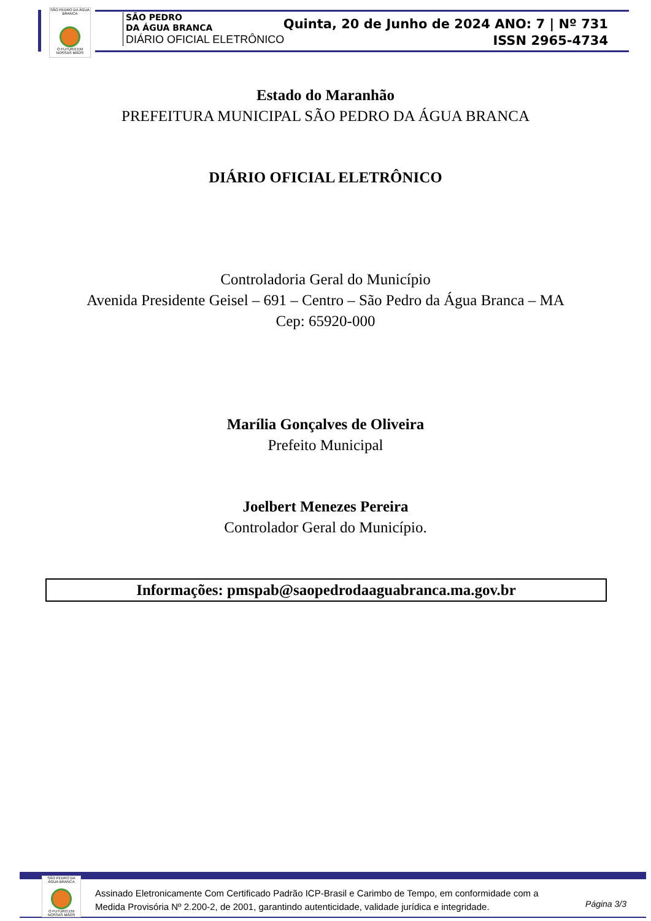SÃO PEDRO DA ÁGUA BRANCA
O FUTURO EM NOSSAS MÃOS
SÃO PEDRO
DA ÁGUA BRANCA
DIÁRIO OFICIAL ELETRÔNICO
Quinta, 20 de Junho de 2024 ANO: 7 | Nº 731
ISSN 2965-4734
Estado do Maranhão
PREFEITURA MUNICIPAL SÃO PEDRO DA ÁGUA BRANCA
DIÁRIO OFICIAL ELETRÔNICO
Controladoria Geral do Município
Avenida Presidente Geisel – 691 – Centro – São Pedro da Água Branca – MA
Cep: 65920-000
Marília Gonçalves de Oliveira
Prefeito Municipal
Joelbert Menezes Pereira
Controlador Geral do Município.
Informações: pmspab@saopedrodaaguabranca.ma.gov.br
SÃO PEDRO DA ÁGUA BRANCA
O FUTURO EM NOSSAS MÃOS
Assinado Eletronicamente Com Certificado Padrão ICP-Brasil e Carimbo de Tempo, em conformidade com a
Medida Provisória Nº 2.200-2, de 2001, garantindo autenticidade, validade jurídica e integridade.
Página 3/3